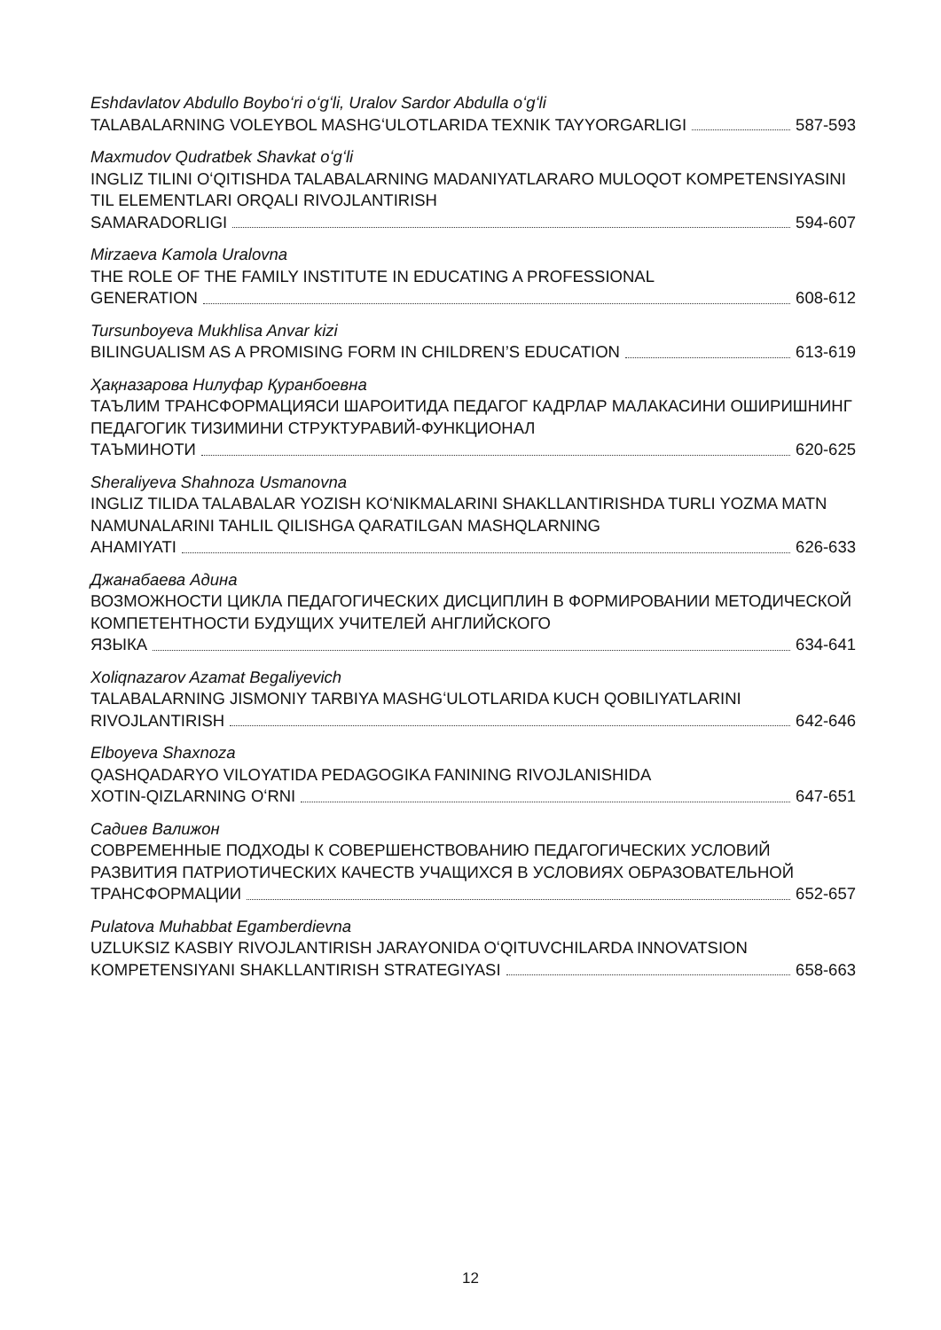Eshdavlatov Abdullo Boyboʻri oʻgʻli, Uralov Sardor Abdulla oʻgʻli
TALABALARNING VOLEYBOL MASHGʻULOTLARIDA TEXNIK TAYYORGARLIGI 587-593
Maxmudov Qudratbek Shavkat oʻgʻli
INGLIZ TILINI OʻQITISHDA TALABALARNING MADANIYATLARARO MULOQOT KOMPETENSIYASINI TIL ELEMENTLARI ORQALI RIVOJLANTIRISH
SAMARADORLIGI 594-607
Mirzaeva Kamola Uralovna
THE ROLE OF THE FAMILY INSTITUTE IN EDUCATING A PROFESSIONAL
GENERATION 608-612
Tursunboyeva Mukhlisa Anvar kizi
BILINGUALISM AS A PROMISING FORM IN CHILDREN’S EDUCATION 613-619
Ҳақназарова Нилуфар Қуранбоевна
ТАЪЛИМ ТРАНСФОРМАЦИЯСИ ШАРОИТИДА ПЕДАГОГ КАДРЛАР МАЛАКАСИНИ ОШИРИШНИНГ ПЕДАГОГИК ТИЗИМИНИ СТРУКТУРАВИЙ-ФУНКЦИОНАЛ
ТАЪМИНОТИ 620-625
Sheraliyeva Shahnoza Usmanovna
INGLIZ TILIDA TALABALAR YOZISH KOʻNIKMALARINI SHAKLLANTIRISHDA TURLI YOZMA MATN NAMUNALARINI TAHLIL QILISHGA QARATILGAN MASHQLARNING
AHAMIYATI 626-633
Джанабаева Адина
ВОЗМОЖНОСТИ ЦИКЛА ПЕДАГОГИЧЕСКИХ ДИСЦИПЛИН В ФОРМИРОВАНИИ МЕТОДИЧЕСКОЙ КОМПЕТЕНТНОСТИ БУДУЩИХ УЧИТЕЛЕЙ АНГЛИЙСКОГО
ЯЗЫКА 634-641
Xoliqnazarov Azamat Begaliyevich
TALABALARNING JISMONIY TARBIYA MASHGʻULOTLARIDA KUCH QOBILIYATLARINI
RIVOJLANTIRISH 642-646
Elboyeva Shaxnoza
QASHQADARYO VILOYATIDA PEDAGOGIKA FANINING RIVOJLANISHIDA
XOTIN-QIZLARNING OʻRNI 647-651
Садиев Валижон
СОВРЕМЕННЫЕ ПОДХОДЫ К СОВЕРШЕНСТВОВАНИЮ ПЕДАГОГИЧЕСКИХ УСЛОВИЙ РАЗВИТИЯ ПАТРИОТИЧЕСКИХ КАЧЕСТВ УЧАЩИХСЯ В УСЛОВИЯХ ОБРАЗОВАТЕЛЬНОЙ
ТРАНСФОРМАЦИИ 652-657
Pulatova Muhabbat Egamberdievna
UZLUKSIZ KASBIY RIVOJLANTIRISH JARAYONIDA OʻQITUVCHILARDA INNOVATSION
KOMPETENSIYANI SHAKLLANTIRISH STRATEGIYASI 658-663
12